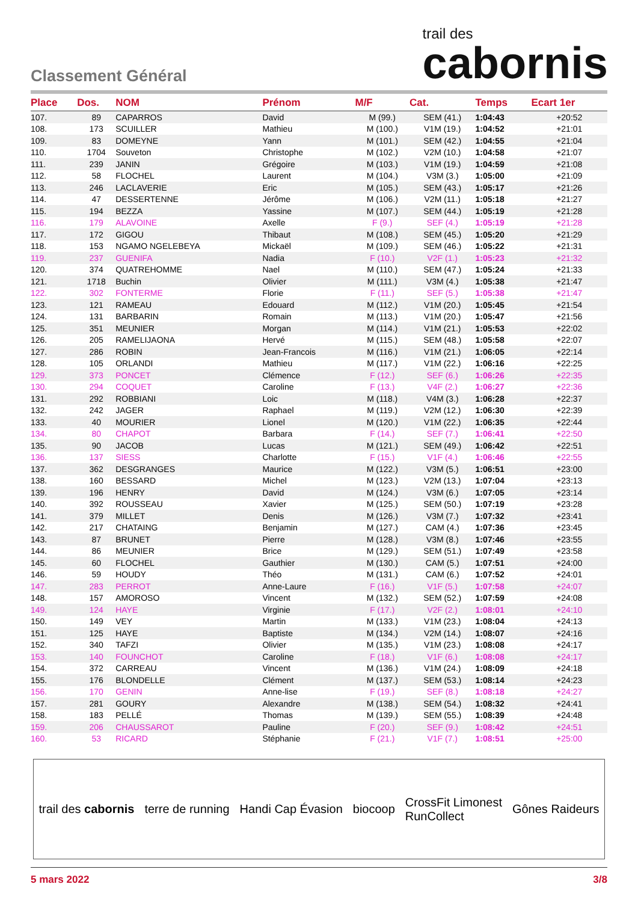Classement Général
trail des
cabornis
| Place | Dos. | NOM | Prénom | M/F | Cat. | Temps | Ecart 1er |
| --- | --- | --- | --- | --- | --- | --- | --- |
| 107. | 89 | CAPARROS | David | M (99.) | SEM (41.) | 1:04:43 | +20:52 |
| 108. | 173 | SCUILLER | Mathieu | M (100.) | V1M (19.) | 1:04:52 | +21:01 |
| 109. | 83 | DOMEYNE | Yann | M (101.) | SEM (42.) | 1:04:55 | +21:04 |
| 110. | 1704 | Souveton | Christophe | M (102.) | V2M (10.) | 1:04:58 | +21:07 |
| 111. | 239 | JANIN | Grégoire | M (103.) | V1M (19.) | 1:04:59 | +21:08 |
| 112. | 58 | FLOCHEL | Laurent | M (104.) | V3M (3.) | 1:05:00 | +21:09 |
| 113. | 246 | LACLAVERIE | Eric | M (105.) | SEM (43.) | 1:05:17 | +21:26 |
| 114. | 47 | DESSERTENNE | Jérôme | M (106.) | V2M (11.) | 1:05:18 | +21:27 |
| 115. | 194 | BEZZA | Yassine | M (107.) | SEM (44.) | 1:05:19 | +21:28 |
| 116. | 179 | ALAVOINE | Axelle | F (9.) | SEF (4.) | 1:05:19 | +21:28 |
| 117. | 172 | GIGOU | Thibaut | M (108.) | SEM (45.) | 1:05:20 | +21:29 |
| 118. | 153 | NGAMO NGELEBEYA | Mickaël | M (109.) | SEM (46.) | 1:05:22 | +21:31 |
| 119. | 237 | GUENIFA | Nadia | F (10.) | V2F (1.) | 1:05:23 | +21:32 |
| 120. | 374 | QUATREHOMME | Nael | M (110.) | SEM (47.) | 1:05:24 | +21:33 |
| 121. | 1718 | Buchin | Olivier | M (111.) | V3M (4.) | 1:05:38 | +21:47 |
| 122. | 302 | FONTERME | Florie | F (11.) | SEF (5.) | 1:05:38 | +21:47 |
| 123. | 121 | RAMEAU | Edouard | M (112.) | V1M (20.) | 1:05:45 | +21:54 |
| 124. | 131 | BARBARIN | Romain | M (113.) | V1M (20.) | 1:05:47 | +21:56 |
| 125. | 351 | MEUNIER | Morgan | M (114.) | V1M (21.) | 1:05:53 | +22:02 |
| 126. | 205 | RAMELIJAONA | Hervé | M (115.) | SEM (48.) | 1:05:58 | +22:07 |
| 127. | 286 | ROBIN | Jean-Francois | M (116.) | V1M (21.) | 1:06:05 | +22:14 |
| 128. | 105 | ORLANDI | Mathieu | M (117.) | V1M (22.) | 1:06:16 | +22:25 |
| 129. | 373 | PONCET | Clémence | F (12.) | SEF (6.) | 1:06:26 | +22:35 |
| 130. | 294 | COQUET | Caroline | F (13.) | V4F (2.) | 1:06:27 | +22:36 |
| 131. | 292 | ROBBIANI | Loic | M (118.) | V4M (3.) | 1:06:28 | +22:37 |
| 132. | 242 | JAGER | Raphael | M (119.) | V2M (12.) | 1:06:30 | +22:39 |
| 133. | 40 | MOURIER | Lionel | M (120.) | V1M (22.) | 1:06:35 | +22:44 |
| 134. | 80 | CHAPOT | Barbara | F (14.) | SEF (7.) | 1:06:41 | +22:50 |
| 135. | 90 | JACOB | Lucas | M (121.) | SEM (49.) | 1:06:42 | +22:51 |
| 136. | 137 | SIESS | Charlotte | F (15.) | V1F (4.) | 1:06:46 | +22:55 |
| 137. | 362 | DESGRANGES | Maurice | M (122.) | V3M (5.) | 1:06:51 | +23:00 |
| 138. | 160 | BESSARD | Michel | M (123.) | V2M (13.) | 1:07:04 | +23:13 |
| 139. | 196 | HENRY | David | M (124.) | V3M (6.) | 1:07:05 | +23:14 |
| 140. | 392 | ROUSSEAU | Xavier | M (125.) | SEM (50.) | 1:07:19 | +23:28 |
| 141. | 379 | MILLET | Denis | M (126.) | V3M (7.) | 1:07:32 | +23:41 |
| 142. | 217 | CHATAING | Benjamin | M (127.) | CAM (4.) | 1:07:36 | +23:45 |
| 143. | 87 | BRUNET | Pierre | M (128.) | V3M (8.) | 1:07:46 | +23:55 |
| 144. | 86 | MEUNIER | Brice | M (129.) | SEM (51.) | 1:07:49 | +23:58 |
| 145. | 60 | FLOCHEL | Gauthier | M (130.) | CAM (5.) | 1:07:51 | +24:00 |
| 146. | 59 | HOUDY | Théo | M (131.) | CAM (6.) | 1:07:52 | +24:01 |
| 147. | 283 | PERROT | Anne-Laure | F (16.) | V1F (5.) | 1:07:58 | +24:07 |
| 148. | 157 | AMOROSO | Vincent | M (132.) | SEM (52.) | 1:07:59 | +24:08 |
| 149. | 124 | HAYE | Virginie | F (17.) | V2F (2.) | 1:08:01 | +24:10 |
| 150. | 149 | VEY | Martin | M (133.) | V1M (23.) | 1:08:04 | +24:13 |
| 151. | 125 | HAYE | Baptiste | M (134.) | V2M (14.) | 1:08:07 | +24:16 |
| 152. | 340 | TAFZI | Olivier | M (135.) | V1M (23.) | 1:08:08 | +24:17 |
| 153. | 140 | FOUNCHOT | Caroline | F (18.) | V1F (6.) | 1:08:08 | +24:17 |
| 154. | 372 | CARREAU | Vincent | M (136.) | V1M (24.) | 1:08:09 | +24:18 |
| 155. | 176 | BLONDELLE | Clément | M (137.) | SEM (53.) | 1:08:14 | +24:23 |
| 156. | 170 | GENIN | Anne-lise | F (19.) | SEF (8.) | 1:08:18 | +24:27 |
| 157. | 281 | GOURY | Alexandre | M (138.) | SEM (54.) | 1:08:32 | +24:41 |
| 158. | 183 | PELLÉ | Thomas | M (139.) | SEM (55.) | 1:08:39 | +24:48 |
| 159. | 206 | CHAUSSAROT | Pauline | F (20.) | SEF (9.) | 1:08:42 | +24:51 |
| 160. | 53 | RICARD | Stéphanie | F (21.) | V1F (7.) | 1:08:51 | +25:00 |
trail des cabornis terre de running Handi Cap Évasion biocoop
CrossFit Limonest
RunCollect
Gônes Raideurs
5 mars 2022 3/8